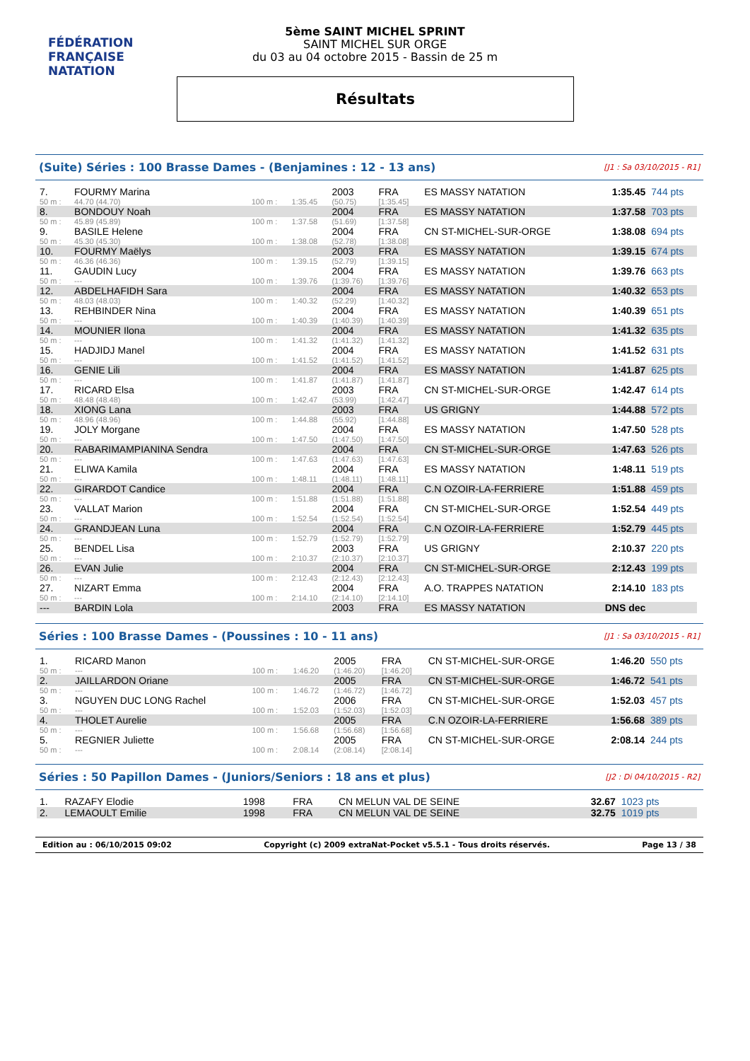FÉDÉRATION FRANÇAISE
NATATION
5ème SAINT MICHEL SPRINT
SAINT MICHEL SUR ORGE
du 03 au 04 octobre 2015 - Bassin de 25 m
Résultats
(Suite) Séries : 100 Brasse Dames - (Benjamines : 12 - 13 ans) [J1 : Sa 03/10/2015 - R1]
| 7. | FOURMY Marina | | | 2003 | FRA | ES MASSY NATATION | 1:35.45 | 744 pts |
| 50 m : | 44.70 (44.70) | 100 m : | 1:35.45 | (50.75) | [1:35.45] | | | |
| 8. | BONDOUY Noah | | | 2004 | FRA | ES MASSY NATATION | 1:37.58 | 703 pts |
| 50 m : | 45.89 (45.89) | 100 m : | 1:37.58 | (51.69) | [1:37.58] | | | |
| 9. | BASILE Helene | | | 2004 | FRA | CN ST-MICHEL-SUR-ORGE | 1:38.08 | 694 pts |
| 50 m : | 45.30 (45.30) | 100 m : | 1:38.08 | (52.78) | [1:38.08] | | | |
| 10. | FOURMY Maëlys | | | 2003 | FRA | ES MASSY NATATION | 1:39.15 | 674 pts |
| 50 m : | 46.36 (46.36) | 100 m : | 1:39.15 | (52.79) | [1:39.15] | | | |
| 11. | GAUDIN Lucy | | | 2004 | FRA | ES MASSY NATATION | 1:39.76 | 663 pts |
| 50 m : | --- | 100 m : | 1:39.76 | (1:39.76) | [1:39.76] | | | |
| 12. | ABDELHAFIDH Sara | | | 2004 | FRA | ES MASSY NATATION | 1:40.32 | 653 pts |
| 50 m : | 48.03 (48.03) | 100 m : | 1:40.32 | (52.29) | [1:40.32] | | | |
| 13. | REHBINDER Nina | | | 2004 | FRA | ES MASSY NATATION | 1:40.39 | 651 pts |
| 50 m : | --- | 100 m : | 1:40.39 | (1:40.39) | [1:40.39] | | | |
| 14. | MOUNIER Ilona | | | 2004 | FRA | ES MASSY NATATION | 1:41.32 | 635 pts |
| 50 m : | --- | 100 m : | 1:41.32 | (1:41.32) | [1:41.32] | | | |
| 15. | HADJIDJ Manel | | | 2004 | FRA | ES MASSY NATATION | 1:41.52 | 631 pts |
| 50 m : | --- | 100 m : | 1:41.52 | (1:41.52) | [1:41.52] | | | |
| 16. | GENIE Lili | | | 2004 | FRA | ES MASSY NATATION | 1:41.87 | 625 pts |
| 50 m : | --- | 100 m : | 1:41.87 | (1:41.87) | [1:41.87] | | | |
| 17. | RICARD Elsa | | | 2003 | FRA | CN ST-MICHEL-SUR-ORGE | 1:42.47 | 614 pts |
| 50 m : | 48.48 (48.48) | 100 m : | 1:42.47 | (53.99) | [1:42.47] | | | |
| 18. | XIONG Lana | | | 2003 | FRA | US GRIGNY | 1:44.88 | 572 pts |
| 50 m : | 48.96 (48.96) | 100 m : | 1:44.88 | (55.92) | [1:44.88] | | | |
| 19. | JOLY Morgane | | | 2004 | FRA | ES MASSY NATATION | 1:47.50 | 528 pts |
| 50 m : | --- | 100 m : | 1:47.50 | (1:47.50) | [1:47.50] | | | |
| 20. | RABARIMAMPIANINA Sendra | | | 2004 | FRA | CN ST-MICHEL-SUR-ORGE | 1:47.63 | 526 pts |
| 50 m : | --- | 100 m : | 1:47.63 | (1:47.63) | [1:47.63] | | | |
| 21. | ELIWA Kamila | | | 2004 | FRA | ES MASSY NATATION | 1:48.11 | 519 pts |
| 50 m : | --- | 100 m : | 1:48.11 | (1:48.11) | [1:48.11] | | | |
| 22. | GIRARDOT Candice | | | 2004 | FRA | C.N OZOIR-LA-FERRIERE | 1:51.88 | 459 pts |
| 50 m : | --- | 100 m : | 1:51.88 | (1:51.88) | [1:51.88] | | | |
| 23. | VALLAT Marion | | | 2004 | FRA | CN ST-MICHEL-SUR-ORGE | 1:52.54 | 449 pts |
| 50 m : | --- | 100 m : | 1:52.54 | (1:52.54) | [1:52.54] | | | |
| 24. | GRANDJEAN Luna | | | 2004 | FRA | C.N OZOIR-LA-FERRIERE | 1:52.79 | 445 pts |
| 50 m : | --- | 100 m : | 1:52.79 | (1:52.79) | [1:52.79] | | | |
| 25. | BENDEL Lisa | | | 2003 | FRA | US GRIGNY | 2:10.37 | 220 pts |
| 50 m : | --- | 100 m : | 2:10.37 | (2:10.37) | [2:10.37] | | | |
| 26. | EVAN Julie | | | 2004 | FRA | CN ST-MICHEL-SUR-ORGE | 2:12.43 | 199 pts |
| 50 m : | --- | 100 m : | 2:12.43 | (2:12.43) | [2:12.43] | | | |
| 27. | NIZART Emma | | | 2004 | FRA | A.O. TRAPPES NATATION | 2:14.10 | 183 pts |
| 50 m : | --- | 100 m : | 2:14.10 | (2:14.10) | [2:14.10] | | | |
| --- | BARDIN Lola | | | 2003 | FRA | ES MASSY NATATION | DNS dec | |
Séries : 100 Brasse Dames - (Poussines : 10 - 11 ans) [J1 : Sa 03/10/2015 - R1]
| 1. | RICARD Manon | | | 2005 | FRA | CN ST-MICHEL-SUR-ORGE | 1:46.20 | 550 pts |
| 50 m : | --- | 100 m : | 1:46.20 | (1:46.20) | [1:46.20] | | | |
| 2. | JAILLARDON Oriane | | | 2005 | FRA | CN ST-MICHEL-SUR-ORGE | 1:46.72 | 541 pts |
| 50 m : | --- | 100 m : | 1:46.72 | (1:46.72) | [1:46.72] | | | |
| 3. | NGUYEN DUC LONG Rachel | | | 2006 | FRA | CN ST-MICHEL-SUR-ORGE | 1:52.03 | 457 pts |
| 50 m : | --- | 100 m : | 1:52.03 | (1:52.03) | [1:52.03] | | | |
| 4. | THOLET Aurelie | | | 2005 | FRA | C.N OZOIR-LA-FERRIERE | 1:56.68 | 389 pts |
| 50 m : | --- | 100 m : | 1:56.68 | (1:56.68) | [1:56.68] | | | |
| 5. | REGNIER Juliette | | | 2005 | FRA | CN ST-MICHEL-SUR-ORGE | 2:08.14 | 244 pts |
| 50 m : | --- | 100 m : | 2:08.14 | (2:08.14) | [2:08.14] | | | |
Séries : 50 Papillon Dames - (Juniors/Seniors : 18 ans et plus) [J2 : Di 04/10/2015 - R2]
| 1. | RAZAFY Elodie | | | 1998 | FRA | CN MELUN VAL DE SEINE | 32.67 | 1023 pts |
| 2. | LEMAOULT Emilie | | | 1998 | FRA | CN MELUN VAL DE SEINE | 32.75 | 1019 pts |
Edition au : 06/10/2015 09:02 Copyright (c) 2009 extraNat-Pocket v5.5.1 - Tous droits réservés. Page 13 / 38